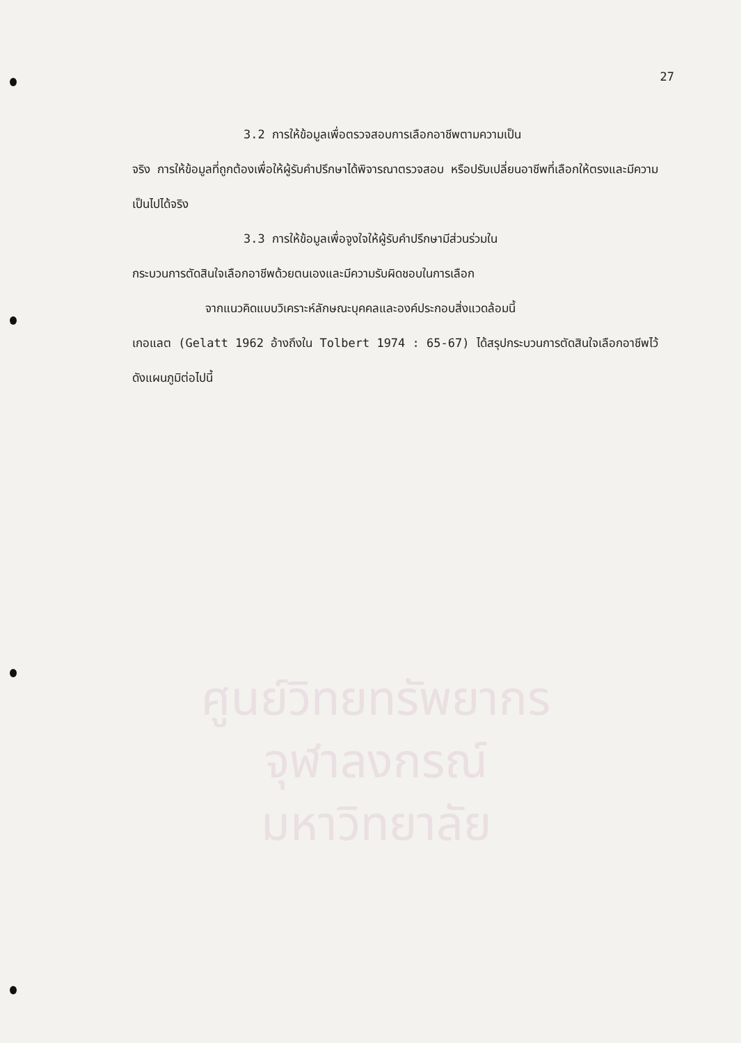ศูนย์วิทยทรัพยากร
จุฬาลงกรณ์มหาวิทยาลัย
27
3.2 การให้ข้อมูลเพื่อตรวจสอบการเลือกอาชีพตามความเป็น
จริง การให้ข้อมูลที่ถูกต้องเพื่อให้ผู้รับคำปรึกษาได้พิจารณาตรวจสอบ หรือปรับเปลี่ยนอาชีพที่เลือกให้ตรงและมีความเป็นไปได้จริง
3.3 การให้ข้อมูลเพื่อจูงใจให้ผู้รับคำปรึกษามีส่วนร่วมใน
กระบวนการตัดสินใจเลือกอาชีพด้วยตนเองและมีความรับผิดชอบในการเลือก
จากแนวคิดแบบวิเคราะห์ลักษณะบุคคลและองค์ประกอบสิ่งแวดล้อมนี้
เกอแลต (Gelatt 1962 อ้างถึงใน Tolbert 1974 : 65-67) ได้สรุปกระบวนการตัดสินใจเลือกอาชีพไว้ ดังแผนภูมิต่อไปนี้